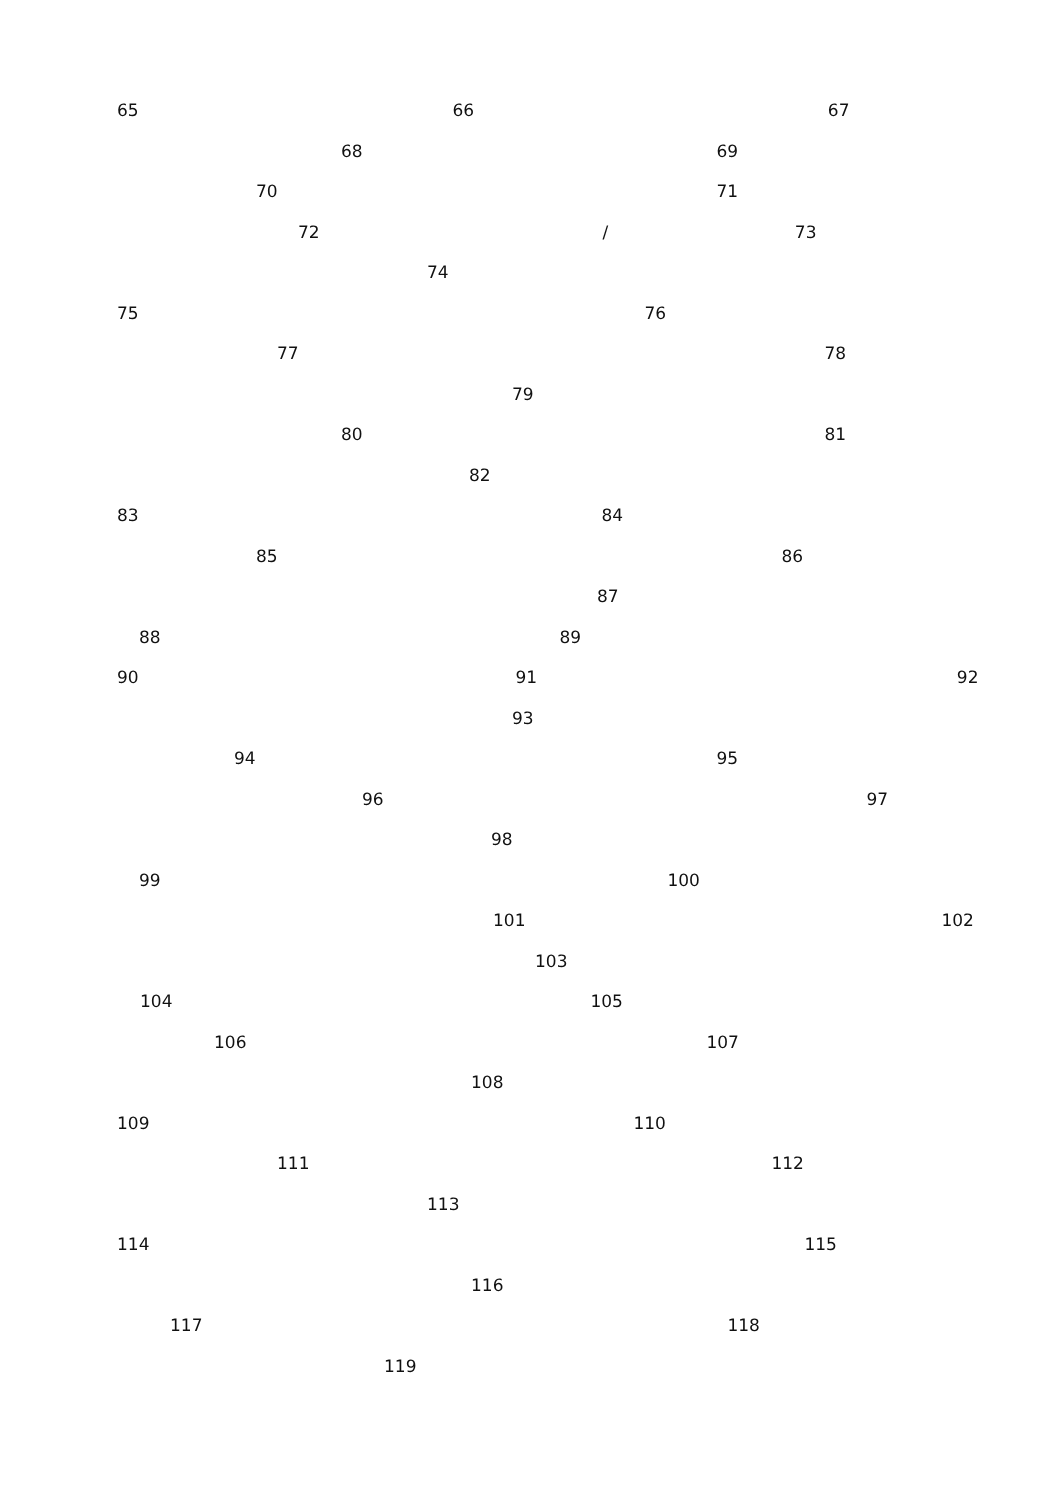65 66 67
68 69
70 71
72 / 73
74
75 76
77 78
79
80 81
82
83 84
85 86
87
88 89
90 91 92
93
94 95
96 97
98
99 100
101 102
103
104 105
106 107
108
109 110
111 112
113
114 115
116
117 118
119